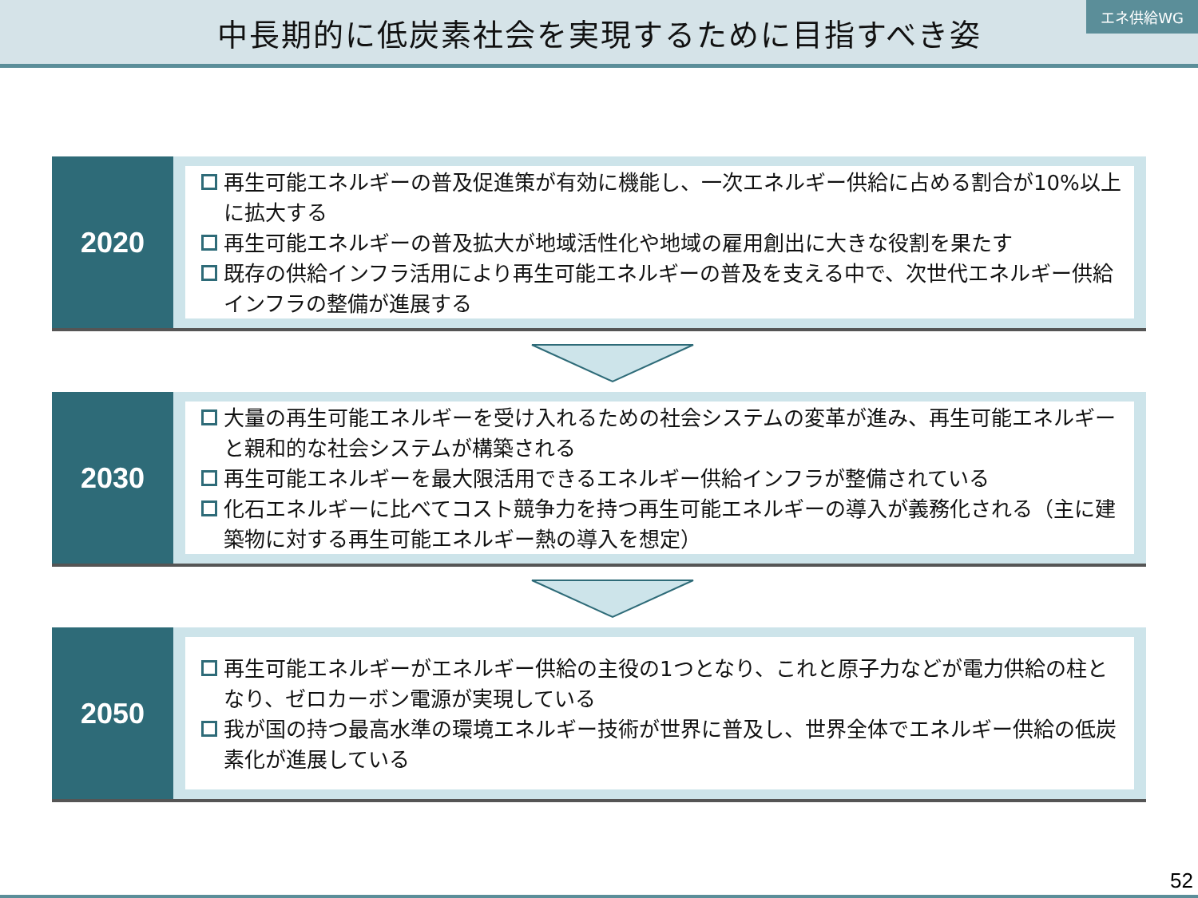中長期的に低炭素社会を実現するために目指すべき姿
エネ供給WG
2020
再生可能エネルギーの普及促進策が有効に機能し、一次エネルギー供給に占める割合が10%以上に拡大する
再生可能エネルギーの普及拡大が地域活性化や地域の雇用創出に大きな役割を果たす
既存の供給インフラ活用により再生可能エネルギーの普及を支える中で、次世代エネルギー供給インフラの整備が進展する
2030
大量の再生可能エネルギーを受け入れるための社会システムの変革が進み、再生可能エネルギーと親和的な社会システムが構築される
再生可能エネルギーを最大限活用できるエネルギー供給インフラが整備されている
化石エネルギーに比べてコスト競争力を持つ再生可能エネルギーの導入が義務化される（主に建築物に対する再生可能エネルギー熱の導入を想定）
2050
再生可能エネルギーがエネルギー供給の主役の1つとなり、これと原子力などが電力供給の柱となり、ゼロカーボン電源が実現している
我が国の持つ最高水準の環境エネルギー技術が世界に普及し、世界全体でエネルギー供給の低炭素化が進展している
52